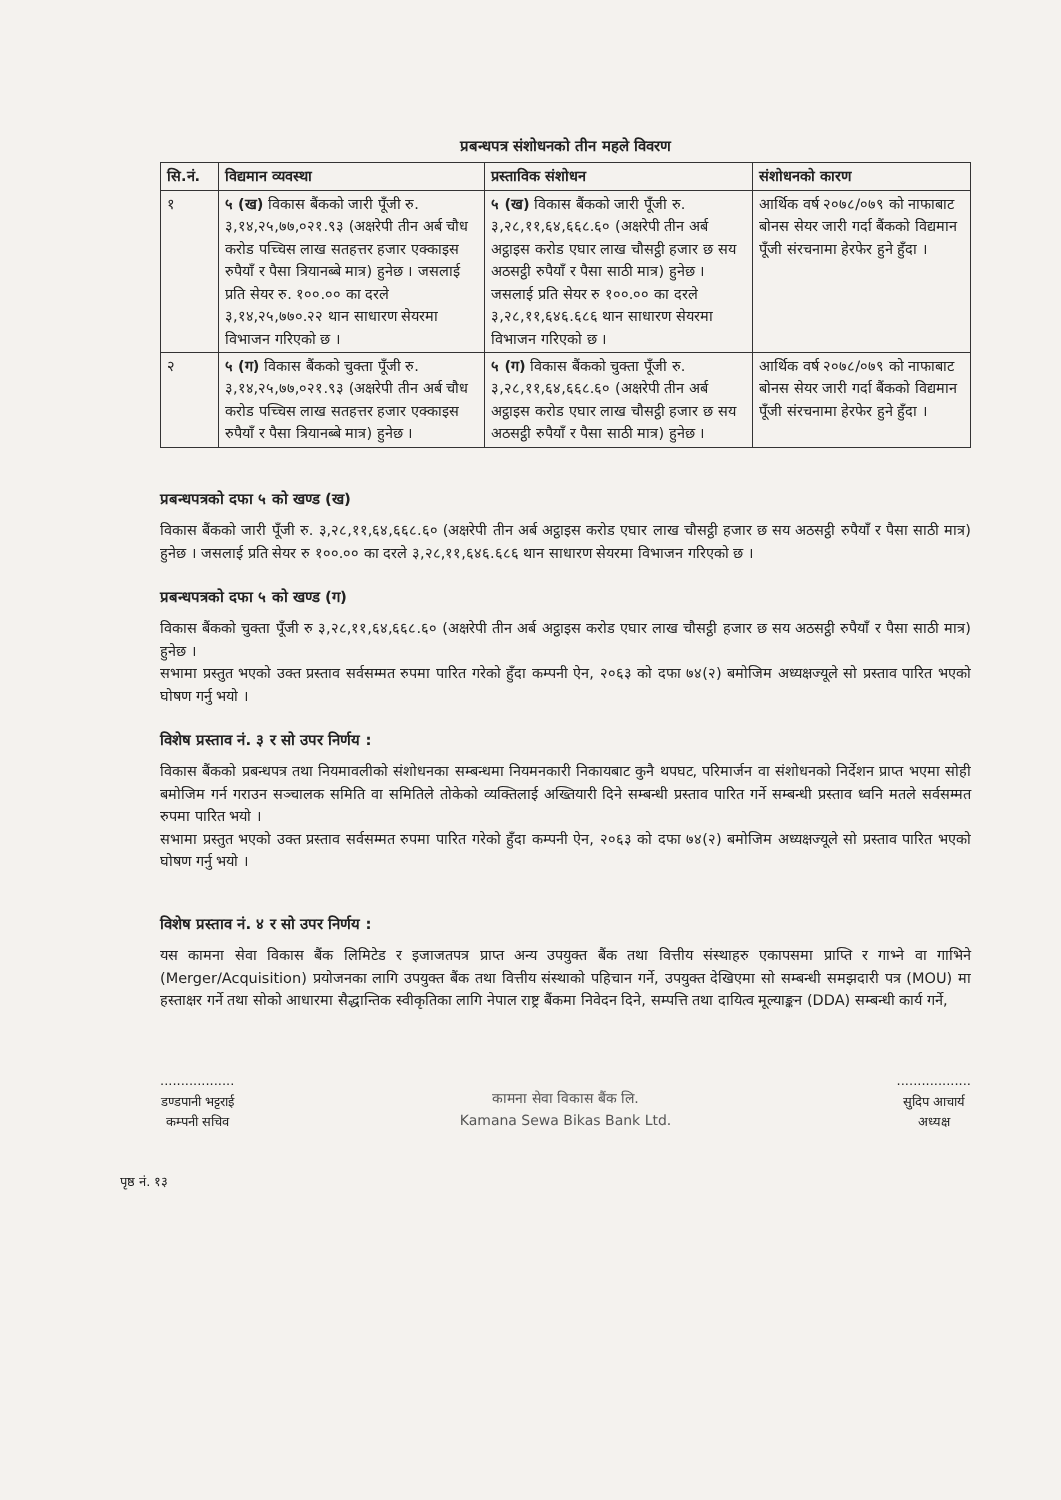प्रबन्धपत्र संशोधनको तीन महले विवरण
| सि.नं. | विद्यमान व्यवस्था | प्रस्ताविक संशोधन | संशोधनको कारण |
| --- | --- | --- | --- |
| १ | ५ (ख) विकास बैंकको जारी पूँजी रु. ३,१४,२५,७७,०२१.९३ (अक्षरेपी तीन अर्ब चौध करोड पच्चिस लाख सतहत्तर हजार एक्काइस रुपैयाँ र पैसा त्रियानब्बे मात्र) हुनेछ । जसलाई प्रति सेयर रु. १००.०० का दरले ३,१४,२५,७७०.२२ थान साधारण सेयरमा विभाजन गरिएको छ । | ५ (ख) विकास बैंकको जारी पूँजी रु. ३,२८,११,६४,६६८.६० (अक्षरेपी तीन अर्ब अट्ठाइस करोड एघार लाख चौसट्ठी हजार छ सय अठसट्ठी रुपैयाँ र पैसा साठी मात्र) हुनेछ । जसलाई प्रति सेयर रु १००.०० का दरले ३,२८,११,६४६.६८६ थान साधारण सेयरमा विभाजन गरिएको छ । | आर्थिक वर्ष २०७८/०७९ को नाफाबाट बोनस सेयर जारी गर्दा बैंकको विद्यमान पूँजी संरचनामा हेरफेर हुने हुँदा । |
| २ | ५ (ग) विकास बैंकको चुक्ता पूँजी रु. ३,१४,२५,७७,०२१.९३ (अक्षरेपी तीन अर्ब चौध करोड पच्चिस लाख सतहत्तर हजार एक्काइस रुपैयाँ र पैसा त्रियानब्बे मात्र) हुनेछ । | ५ (ग) विकास बैंकको चुक्ता पूँजी रु. ३,२८,११,६४,६६८.६० (अक्षरेपी तीन अर्ब अट्ठाइस करोड एघार लाख चौसट्ठी हजार छ सय अठसट्ठी रुपैयाँ र पैसा साठी मात्र) हुनेछ । | आर्थिक वर्ष २०७८/०७९ को नाफाबाट बोनस सेयर जारी गर्दा बैंकको विद्यमान पूँजी संरचनामा हेरफेर हुने हुँदा । |
प्रबन्धपत्रको दफा ५ को खण्ड (ख)
विकास बैंकको जारी पूँजी रु. ३,२८,११,६४,६६८.६० (अक्षरेपी तीन अर्ब अट्ठाइस करोड एघार लाख चौसट्ठी हजार छ सय अठसट्ठी रुपैयाँ र पैसा साठी मात्र) हुनेछ । जसलाई प्रति सेयर रु १००.०० का दरले ३,२८,११,६४६.६८६ थान साधारण सेयरमा विभाजन गरिएको छ ।
प्रबन्धपत्रको दफा ५ को खण्ड (ग)
विकास बैंकको चुक्ता पूँजी रु ३,२८,११,६४,६६८.६० (अक्षरेपी तीन अर्ब अट्ठाइस करोड एघार लाख चौसट्ठी हजार छ सय अठसट्ठी रुपैयाँ र पैसा साठी मात्र) हुनेछ ।
सभामा प्रस्तुत भएको उक्त प्रस्ताव सर्वसम्मत रुपमा पारित गरेको हुँदा कम्पनी ऐन, २०६३ को दफा ७४(२) बमोजिम अध्यक्षज्यूले सो प्रस्ताव पारित भएको घोषण गर्नु भयो ।
विशेष प्रस्ताव नं. ३ र सो उपर निर्णय :
विकास बैंकको प्रबन्धपत्र तथा नियमावलीको संशोधनका सम्बन्धमा नियमनकारी निकायबाट कुनै थपघट, परिमार्जन वा संशोधनको निर्देशन प्राप्त भएमा सोही बमोजिम गर्न गराउन सञ्चालक समिति वा समितिले तोकेको व्यक्तिलाई अख्तियारी दिने सम्बन्धी प्रस्ताव पारित गर्ने सम्बन्धी प्रस्ताव ध्वनि मतले सर्वसम्मत रुपमा पारित भयो ।
सभामा प्रस्तुत भएको उक्त प्रस्ताव सर्वसम्मत रुपमा पारित गरेको हुँदा कम्पनी ऐन, २०६३ को दफा ७४(२) बमोजिम अध्यक्षज्यूले सो प्रस्ताव पारित भएको घोषण गर्नु भयो ।
विशेष प्रस्ताव नं. ४ र सो उपर निर्णय :
यस कामना सेवा विकास बैंक लिमिटेड र इजाजतपत्र प्राप्त अन्य उपयुक्त बैंक तथा वित्तीय संस्थाहरु एकापसमा प्राप्ति र गाभ्ने वा गाभिने (Merger/Acquisition) प्रयोजनका लागि उपयुक्त बैंक तथा वित्तीय संस्थाको पहिचान गर्ने, उपयुक्त देखिएमा सो सम्बन्धी समझदारी पत्र (MOU) मा हस्ताक्षर गर्ने तथा सोको आधारमा सैद्धान्तिक स्वीकृतिका लागि नेपाल राष्ट्र बैंकमा निवेदन दिने, सम्पत्ति तथा दायित्व मूल्याङ्कन (DDA) सम्बन्धी कार्य गर्ने,
..................
डण्डपानी भट्टराई
कम्पनी सचिव
कामना सेवा विकास बैंक लि.
Kamana Sewa Bikas Bank Ltd.
..................
सुदिप आचार्य
अध्यक्ष
पृष्ठ नं. १३